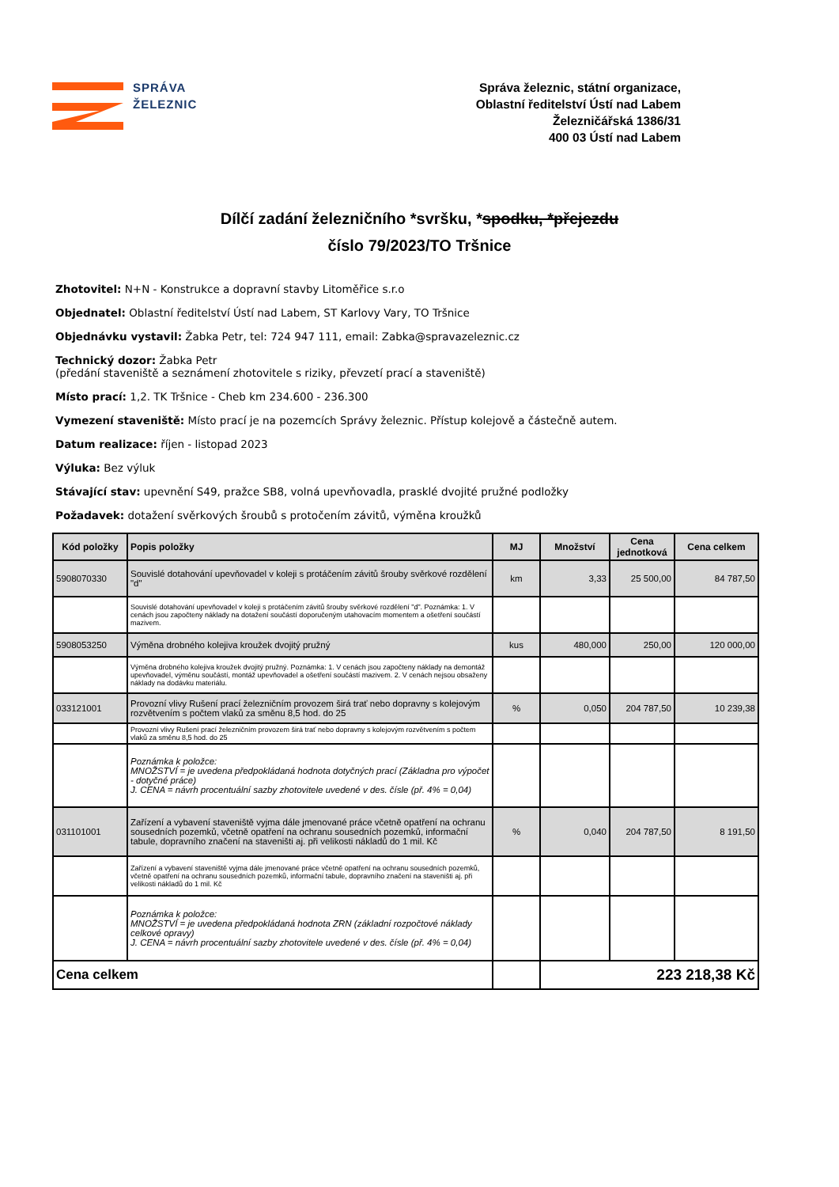SPRÁVA
ŽELEZNIC
Správa železnic, státní organizace,
Oblastní ředitelství Ústí nad Labem
Železničářská 1386/31
400 03 Ústí nad Labem
Dílčí zadání železničního *svršku, *spodku, *přejezdu
číslo 79/2023/TO Tršnice
Zhotovitel: N+N - Konstrukce a dopravní stavby Litoměřice s.r.o
Objednatel: Oblastní ředitelství Ústí nad Labem, ST Karlovy Vary, TO Tršnice
Objednávku vystavil: Žabka Petr, tel: 724 947 111, email: Zabka@spravazeleznic.cz
Technický dozor: Žabka Petr
(předání staveniště a seznámení zhotovitele s riziky, převzetí prací a staveniště)
Místo prací: 1,2. TK Tršnice - Cheb km 234.600 - 236.300
Vymezení staveniště: Místo prací je na pozemcích Správy železnic. Přístup kolejově a částečně autem.
Datum realizace: říjen - listopad 2023
Výluka: Bez výluk
Stávající stav: upevnění S49, pražce SB8, volná upevňovadla, prasklé dvojité pružné podložky
Požadavek: dotažení svěrkových šroubů s protočením závitů, výměna kroužků
| Kód položky | Popis položky | MJ | Množství | Cena jednotková | Cena celkem |
| --- | --- | --- | --- | --- | --- |
| 5908070330 | Souvislé dotahování upevňovadel v koleji s protáčením závitů šrouby svěrkové rozdělení "d" | km | 3,33 | 25 500,00 | 84 787,50 |
| | Souvislé dotahování upevňovadel v koleji s protáčením závitů šrouby svěrkové rozdělení "d". Poznámka: 1. V cenách jsou započteny náklady na dotažení součástí doporučeným utahovacím momentem a ošetření součástí mazivem. | | | | |
| 5908053250 | Výměna drobného kolejiva kroužek dvojitý pružný | kus | 480,000 | 250,00 | 120 000,00 |
| | Výměna drobného kolejiva kroužek dvojitý pružný. Poznámka: 1. V cenách jsou započteny náklady na demontáž upevňovadel, výměnu součástí, montáž upevňovadel a ošetření součástí mazivem. 2. V cenách nejsou obsaženy náklady na dodávku materiálu. | | | | |
| 033121001 | Provozní vlivy Rušení prací železničním provozem širá trať nebo dopravny s kolejovým rozvětvením s počtem vlaků za směnu 8,5 hod. do 25 | % | 0,050 | 204 787,50 | 10 239,38 |
| | Provozní vlivy Rušení prací železničním provozem širá trať nebo dopravny s kolejovým rozvětvením s počtem vlaků za směnu 8,5 hod. do 25 | | | | |
| | Poznámka k položce: MNOŽSTVÍ = je uvedena předpokládaná hodnota dotyčných prací (Základna pro výpočet - dotyčné práce) J. CENA = návrh procentuální sazby zhotovitele uvedené v des. čísle (př. 4% = 0,04) | | | | |
| 031101001 | Zařízení a vybavení staveniště vyjma dále jmenované práce včetně opatření na ochranu sousedních pozemků, včetně opatření na ochranu sousedních pozemků, informační tabule, dopravního značení na staveništi aj. při velikosti nákladů do 1 mil. Kč | % | 0,040 | 204 787,50 | 8 191,50 |
| | Zařízení a vybavení staveniště vyjma dále jmenované práce včetně opatření na ochranu sousedních pozemků, včetně opatření na ochranu sousedních pozemků, informační tabule, dopravního značení na staveništi aj. při velikosti nákladů do 1 mil. Kč | | | | |
| | Poznámka k položce: MNOŽSTVÍ = je uvedena předpokládaná hodnota ZRN (základní rozpočtové náklady celkové opravy) J. CENA = návrh procentuální sazby zhotovitele uvedené v des. čísle (př. 4% = 0,04) | | | | |
| Cena celkem | | | 223 218,38 Kč | | |